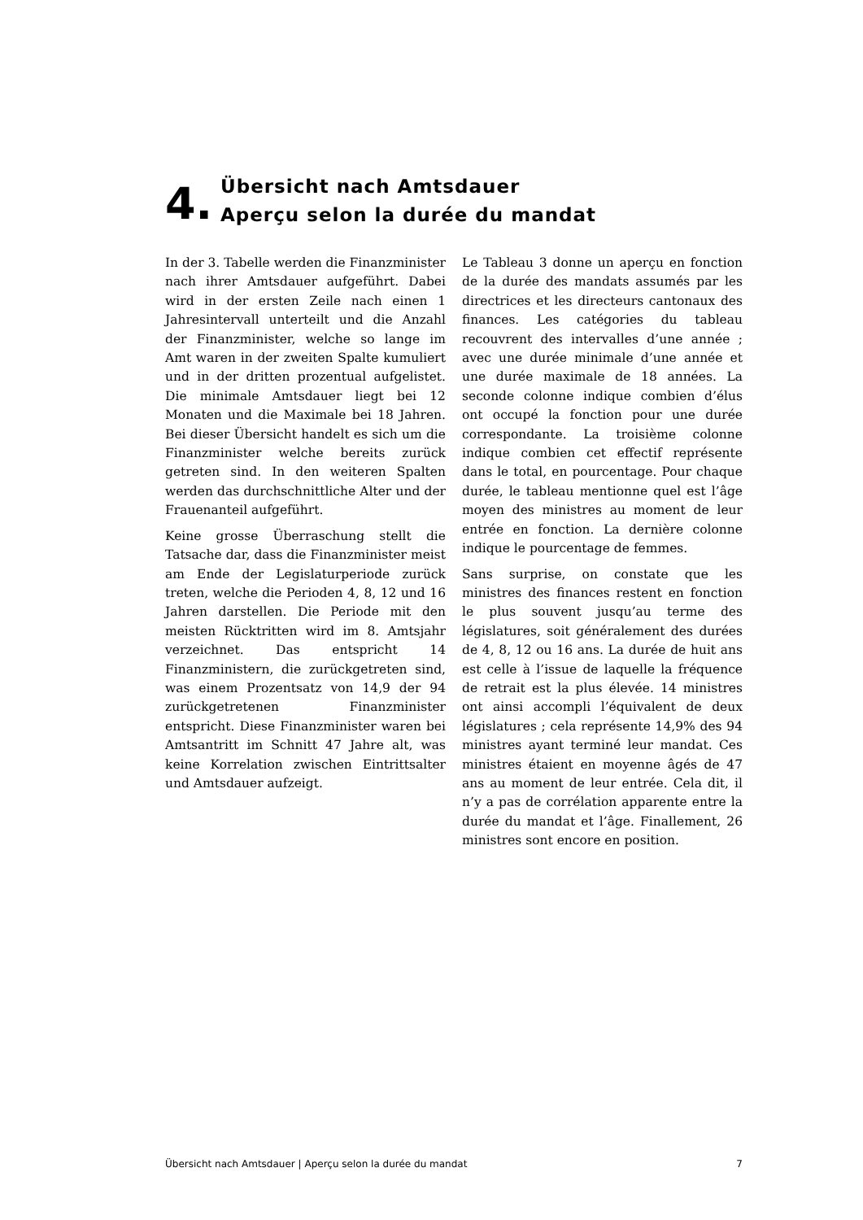4.
Übersicht nach Amtsdauer
Aperçu selon la durée du mandat
In der 3. Tabelle werden die Finanzminister nach ihrer Amtsdauer aufgeführt. Dabei wird in der ersten Zeile nach einen 1 Jahresintervall unterteilt und die Anzahl der Finanzminister, welche so lange im Amt waren in der zweiten Spalte kumuliert und in der dritten prozentual aufgelistet. Die minimale Amtsdauer liegt bei 12 Monaten und die Maximale bei 18 Jahren. Bei dieser Übersicht handelt es sich um die Finanzminister welche bereits zurück getreten sind. In den weiteren Spalten werden das durchschnittliche Alter und der Frauenanteil aufgeführt.
Keine grosse Überraschung stellt die Tatsache dar, dass die Finanzminister meist am Ende der Legislaturperiode zurück treten, welche die Perioden 4, 8, 12 und 16 Jahren darstellen. Die Periode mit den meisten Rücktritten wird im 8. Amtsjahr verzeichnet. Das entspricht 14 Finanzministern, die zurückgetreten sind, was einem Prozentsatz von 14,9 der 94 zurückgetretenen Finanzminister entspricht. Diese Finanzminister waren bei Amtsantritt im Schnitt 47 Jahre alt, was keine Korrelation zwischen Eintrittsalter und Amtsdauer aufzeigt.
Le Tableau 3 donne un aperçu en fonction de la durée des mandats assumés par les directrices et les directeurs cantonaux des finances. Les catégories du tableau recouvrent des intervalles d’une année ; avec une durée minimale d’une année et une durée maximale de 18 années. La seconde colonne indique combien d’élus ont occupé la fonction pour une durée correspondante. La troisième colonne indique combien cet effectif représente dans le total, en pourcentage. Pour chaque durée, le tableau mentionne quel est l’âge moyen des ministres au moment de leur entrée en fonction. La dernière colonne indique le pourcentage de femmes.
Sans surprise, on constate que les ministres des finances restent en fonction le plus souvent jusqu’au terme des législatures, soit généralement des durées de 4, 8, 12 ou 16 ans. La durée de huit ans est celle à l’issue de laquelle la fréquence de retrait est la plus élevée. 14 ministres ont ainsi accompli l’équivalent de deux législatures ; cela représente 14,9% des 94 ministres ayant terminé leur mandat. Ces ministres étaient en moyenne âgés de 47 ans au moment de leur entrée. Cela dit, il n’y a pas de corrélation apparente entre la durée du mandat et l’âge. Finallement, 26 ministres sont encore en position.
Übersicht nach Amtsdauer | Aperçu selon la durée du mandat 7